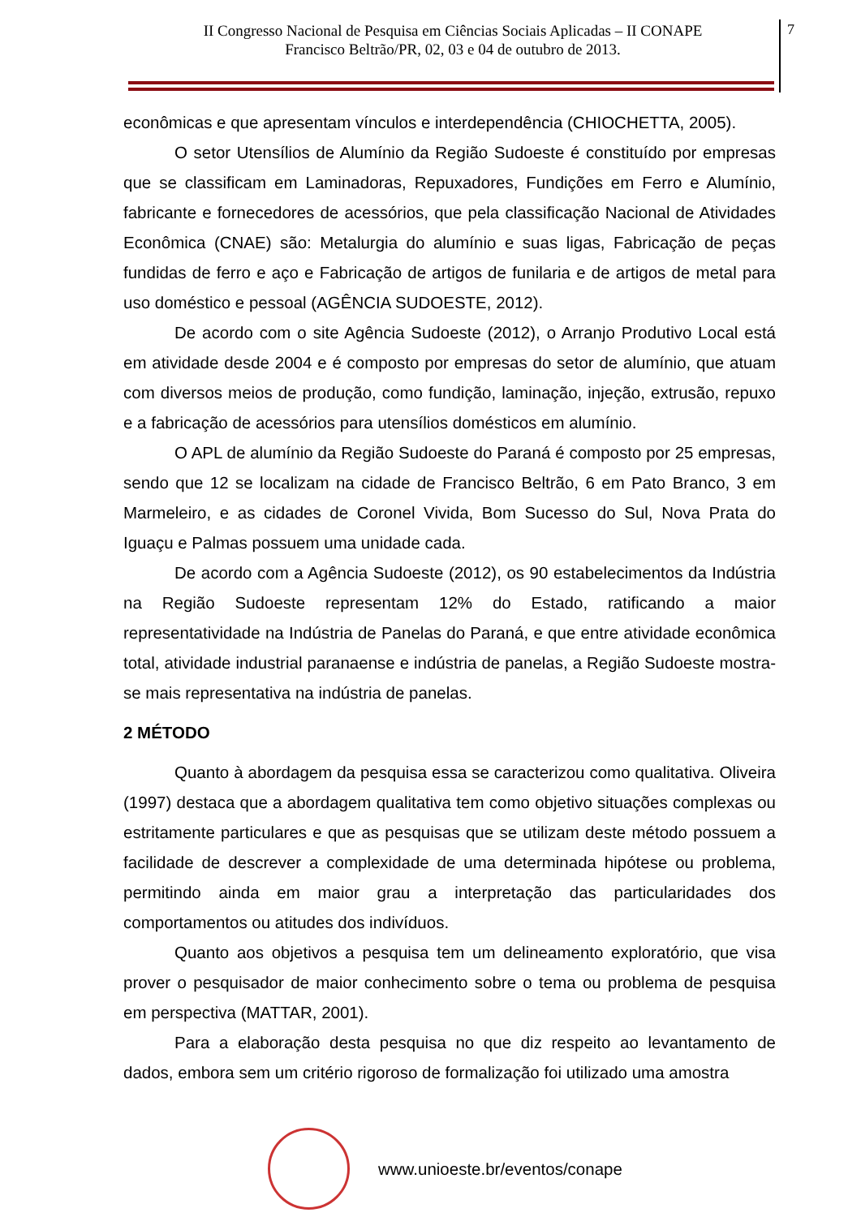II Congresso Nacional de Pesquisa em Ciências Sociais Aplicadas – II CONAPE
Francisco Beltrão/PR, 02, 03 e 04 de outubro de 2013.
7
econômicas e que apresentam vínculos e interdependência (CHIOCHETTA, 2005).
O setor Utensílios de Alumínio da Região Sudoeste é constituído por empresas que se classificam em Laminadoras, Repuxadores, Fundições em Ferro e Alumínio, fabricante e fornecedores de acessórios, que pela classificação Nacional de Atividades Econômica (CNAE) são: Metalurgia do alumínio e suas ligas, Fabricação de peças fundidas de ferro e aço e Fabricação de artigos de funilaria e de artigos de metal para uso doméstico e pessoal (AGÊNCIA SUDOESTE, 2012).
De acordo com o site Agência Sudoeste (2012), o Arranjo Produtivo Local está em atividade desde 2004 e é composto por empresas do setor de alumínio, que atuam com diversos meios de produção, como fundição, laminação, injeção, extrusão, repuxo e a fabricação de acessórios para utensílios domésticos em alumínio.
O APL de alumínio da Região Sudoeste do Paraná é composto por 25 empresas, sendo que 12 se localizam na cidade de Francisco Beltrão, 6 em Pato Branco, 3 em Marmeleiro, e as cidades de Coronel Vivida, Bom Sucesso do Sul, Nova Prata do Iguaçu e Palmas possuem uma unidade cada.
De acordo com a Agência Sudoeste (2012), os 90 estabelecimentos da Indústria na Região Sudoeste representam 12% do Estado, ratificando a maior representatividade na Indústria de Panelas do Paraná, e que entre atividade econômica total, atividade industrial paranaense e indústria de panelas, a Região Sudoeste mostra-se mais representativa na indústria de panelas.
2 MÉTODO
Quanto à abordagem da pesquisa essa se caracterizou como qualitativa. Oliveira (1997) destaca que a abordagem qualitativa tem como objetivo situações complexas ou estritamente particulares e que as pesquisas que se utilizam deste método possuem a facilidade de descrever a complexidade de uma determinada hipótese ou problema, permitindo ainda em maior grau a interpretação das particularidades dos comportamentos ou atitudes dos indivíduos.
Quanto aos objetivos a pesquisa tem um delineamento exploratório, que visa prover o pesquisador de maior conhecimento sobre o tema ou problema de pesquisa em perspectiva (MATTAR, 2001).
Para a elaboração desta pesquisa no que diz respeito ao levantamento de dados, embora sem um critério rigoroso de formalização foi utilizado uma amostra
www.unioeste.br/eventos/conape